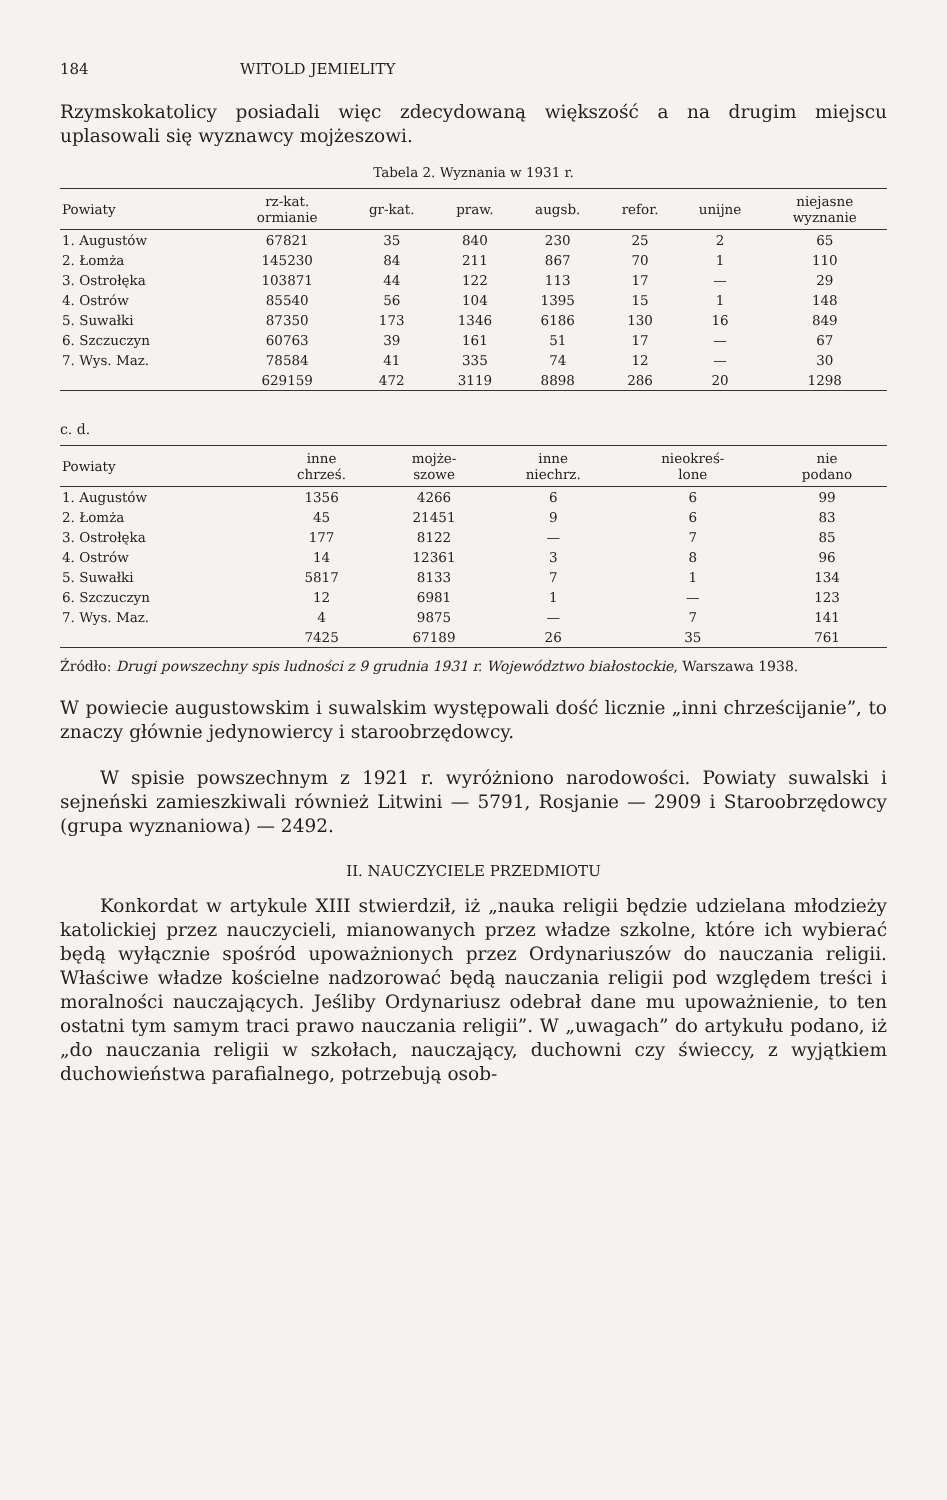184 WITOLD JEMIELITY
Rzymskokatolicy posiadali więc zdecydowaną większość a na drugim miejscu uplasowali się wyznawcy mojżeszowi.
Tabela 2. Wyznania w 1931 r.
| Powiaty | rz-kat. ormianie | gr-kat. | praw. | augsb. | refor. | unijne | niejasne wyznanie |
| --- | --- | --- | --- | --- | --- | --- | --- |
| 1. Augustów | 67821 | 35 | 840 | 230 | 25 | 2 | 65 |
| 2. Łomża | 145230 | 84 | 211 | 867 | 70 | 1 | 110 |
| 3. Ostrołęka | 103871 | 44 | 122 | 113 | 17 | — | 29 |
| 4. Ostrów | 85540 | 56 | 104 | 1395 | 15 | 1 | 148 |
| 5. Suwałki | 87350 | 173 | 1346 | 6186 | 130 | 16 | 849 |
| 6. Szczuczyn | 60763 | 39 | 161 | 51 | 17 | — | 67 |
| 7. Wys. Maz. | 78584 | 41 | 335 | 74 | 12 | — | 30 |
| | 629159 | 472 | 3119 | 8898 | 286 | 20 | 1298 |
c. d.
| Powiaty | inne chrześ. | mojże- szowe | inne niechrz. | nieokreś- lone | nie podano |
| --- | --- | --- | --- | --- | --- |
| 1. Augustów | 1356 | 4266 | 6 | 6 | 99 |
| 2. Łomża | 45 | 21451 | 9 | 6 | 83 |
| 3. Ostrołęka | 177 | 8122 | — | 7 | 85 |
| 4. Ostrów | 14 | 12361 | 3 | 8 | 96 |
| 5. Suwałki | 5817 | 8133 | 7 | 1 | 134 |
| 6. Szczuczyn | 12 | 6981 | 1 | — | 123 |
| 7. Wys. Maz. | 4 | 9875 | — | 7 | 141 |
| | 7425 | 67189 | 26 | 35 | 761 |
Źródło: Drugi powszechny spis ludności z 9 grudnia 1931 r. Województwo białostockie, Warszawa 1938.
W powiecie augustowskim i suwalskim występowali dość licznie „inni chrześcijanie”, to znaczy głównie jedynowiercy i staroobrzędowcy.
W spisie powszechnym z 1921 r. wyróżniono narodowości. Powiaty suwalski i sejneński zamieszkiwali również Litwini — 5791, Rosjanie — 2909 i Staroobrzędowcy (grupa wyznaniowa) — 2492.
II. NAUCZYCIELE PRZEDMIOTU
Konkordat w artykule XIII stwierdził, iż „nauka religii będzie udzielana młodzieży katolickiej przez nauczycieli, mianowanych przez władze szkolne, które ich wybierać będą wyłącznie spośród upoważnionych przez Ordynariuszów do nauczania religii. Właściwe władze kościelne nadzorować będą nauczania religii pod względem treści i moralności nauczających. Jeśliby Ordynariusz odebrał dane mu upoważnienie, to ten ostatni tym samym traci prawo nauczania religii”. W „uwagach” do artykułu podano, iż „do nauczania religii w szkołach, nauczający, duchowni czy świeccy, z wyjątkiem duchowieństwa parafialnego, potrzebują osob-